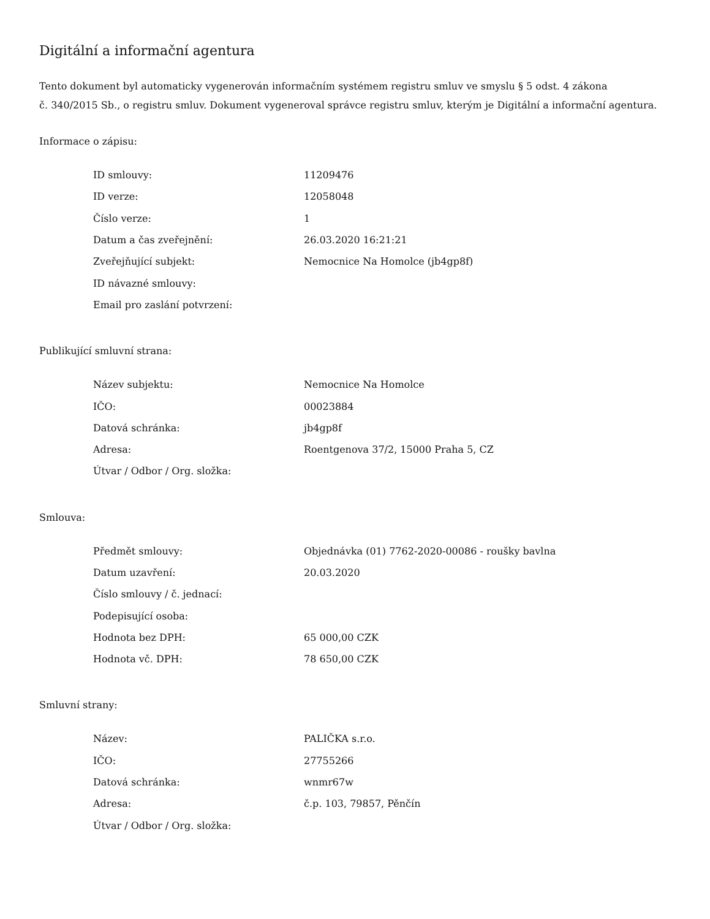Digitální a informační agentura
Tento dokument byl automaticky vygenerován informačním systémem registru smluv ve smyslu § 5 odst. 4 zákona
č. 340/2015 Sb., o registru smluv. Dokument vygeneroval správce registru smluv, kterým je Digitální a informační agentura.
Informace o zápisu:
| ID smlouvy: | 11209476 |
| ID verze: | 12058048 |
| Číslo verze: | 1 |
| Datum a čas zveřejnění: | 26.03.2020 16:21:21 |
| Zveřejňující subjekt: | Nemocnice Na Homolce (jb4gp8f) |
| ID návazné smlouvy: | |
| Email pro zaslání potvrzení: | |
Publikující smluvní strana:
| Název subjektu: | Nemocnice Na Homolce |
| IČO: | 00023884 |
| Datová schránka: | jb4gp8f |
| Adresa: | Roentgenova 37/2, 15000 Praha 5, CZ |
| Útvar / Odbor / Org. složka: | |
Smlouva:
| Předmět smlouvy: | Objednávka (01) 7762-2020-00086 - roušky bavlna |
| Datum uzavření: | 20.03.2020 |
| Číslo smlouvy / č. jednací: | |
| Podepisující osoba: | |
| Hodnota bez DPH: | 65 000,00 CZK |
| Hodnota vč. DPH: | 78 650,00 CZK |
Smluvní strany:
| Název: | PALIČKA s.r.o. |
| IČO: | 27755266 |
| Datová schránka: | wnmr67w |
| Adresa: | č.p. 103, 79857, Pěnčín |
| Útvar / Odbor / Org. složka: | |